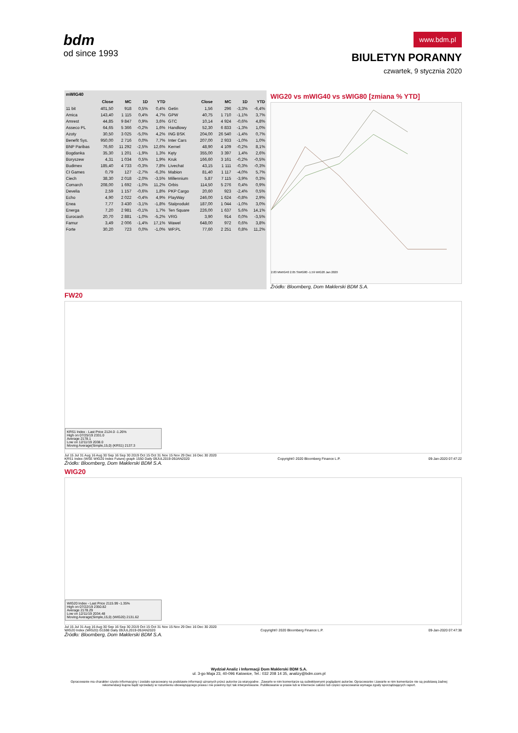bdm
od since 1993
www.bdm.pl
BIULETYN PORANNY
czwartek, 9 stycznia 2020
mWIG40
| | Close | MC | 1D | YTD | | Close | MC | 1D | YTD |
| --- | --- | --- | --- | --- | --- | --- | --- | --- | --- |
| 11 bit | 401,50 | 918 | 0,5% | 0,4% | Getin | 1,56 | 296 | -3,3% | -6,4% |
| Amica | 143,40 | 1 115 | 0,4% | 4,7% | GPW | 40,75 | 1 710 | -1,1% | 3,7% |
| Amrest | 44,85 | 9 847 | 0,9% | 3,6% | GTC | 10,14 | 4 924 | -0,6% | 4,8% |
| Asseco PL | 64,65 | 5 366 | -0,2% | 1,6% | Handlowy | 52,30 | 6 833 | -1,3% | 1,0% |
| Azoty | 30,50 | 3 025 | -5,0% | 4,2% | ING BSK | 204,00 | 26 540 | -1,4% | 0,7% |
| Benefit Sys. | 950,00 | 2 716 | 0,0% | 7,7% | Inter Cars | 207,00 | 2 933 | -1,0% | 1,0% |
| BNP Paribas | 76,60 | 11 292 | -2,5% | 12,6% | Kernel | 48,90 | 4 109 | -0,2% | 8,1% |
| Bogdanka | 35,30 | 1 201 | -1,9% | 1,3% | Kęty | 355,00 | 3 397 | 1,4% | 2,6% |
| Boryszew | 4,31 | 1 034 | 0,5% | 1,9% | Kruk | 166,60 | 3 161 | -0,2% | -0,5% |
| Budimex | 185,40 | 4 733 | -0,3% | 7,8% | Livechat | 43,15 | 1 111 | -0,3% | -0,3% |
| CI Games | 0,79 | 127 | -2,7% | -6,3% | Mabion | 81,40 | 1 117 | -4,0% | 5,7% |
| Ciech | 38,30 | 2 018 | -2,0% | -3,5% | Millennium | 5,87 | 7 115 | -3,9% | 0,3% |
| Comarch | 208,00 | 1 692 | -1,0% | 11,2% | Orbis | 114,50 | 5 276 | 0,4% | 0,9% |
| Develia | 2,59 | 1 157 | -0,6% | 1,8% | PKP Cargo | 20,60 | 923 | -2,4% | 0,5% |
| Echo | 4,90 | 2 022 | -0,4% | 4,9% | PlayWay | 246,00 | 1 624 | -0,8% | 2,9% |
| Enea | 7,77 | 3 430 | -3,1% | -1,8% | Stalprodukt | 187,00 | 1 044 | -1,0% | 3,0% |
| Energa | 7,20 | 2 981 | -0,1% | 1,7% | Ten Square | 226,00 | 1 637 | 5,6% | 14,1% |
| Eurocash | 20,70 | 2 881 | -1,0% | -5,2% | VRG | 3,90 | 914 | 0,0% | -3,5% |
| Famur | 3,49 | 2 006 | -1,4% | 17,1% | Wawel | 648,00 | 972 | 0,6% | 3,8% |
| Forte | 30,20 | 723 | 0,0% | -1,0% | WP.PL | 77,60 | 2 251 | 0,8% | 11,2% |
WIG20 vs mWIG40 vs sWIG80 [zmiana % YTD]
2.83 MWIG40 2.05 SWIG80 -1.59 WIG20 Jan 2020
Źródło: Bloomberg, Dom Maklerski BDM S.A.
FW20
KRS1 Index - Last Price 2124.0 -1.26%
High on 07/25/19 2331.0
Average 2178.1
Low on 12/11/19 2038.0
Moving Average(Simple,15,0) (KRS1) 2137.3
Jul 15 Jul 31 Aug 16 Aug 30 Sep 16 Sep 30 2019 Oct 15 Oct 31 Nov 15 Nov 29 Dec 16 Dec 30 2020
KRS1 Index (WSE WIG20 Index Future) graph 1550 Daily 09JUL2019-09JAN2020 Copyright© 2020 Bloomberg Finance L.P. 09-Jan-2020 07:47:22
Źródło: Bloomberg, Dom Maklerski BDM S.A.
WIG20
WIG20 Index - Last Price 2115.99 -1.35%
High on 07/22/19 2350.82
Average 2178.29
Low on 12/11/19 2034.48
Moving Average(Simple,15,0) (WIG20) 2131.62
Jul 15 Jul 31 Aug 16 Aug 30 Sep 16 Sep 30 2019 Oct 15 Oct 31 Nov 15 Nov 29 Dec 16 Dec 30 2020
WIG20 Index (WIG20) G1598 Daily 09JUL2019-09JAN2020 Copyright© 2020 Bloomberg Finance L.P. 09-Jan-2020 07:47:38
Źródło: Bloomberg, Dom Maklerski BDM S.A.
Wydział Analiz i Informacji Dom Maklerski BDM S.A.
ul. 3-go Maja 23, 40-096 Katowice, Tel.: 032 208 14 35, analizy@bdm.com.pl
Opracowanie ma charakter czysto informacyjny i zostało opracowany na podstawie informacji uznanych przez autorów za wiarygodne . Zawarte w nim komentarze są subiektywnymi poglądami autorów. Opracowanie i zawarte w nim komentarze nie są podstawą żadnej rekomendacji kupna bądź sprzedaży w rozumieniu obowiązującego prawa i nie powinny być tak interpretowane. Publikowanie w prasie lub w Internecie całości lub części opracowania wymaga zgody sporządzających raport.